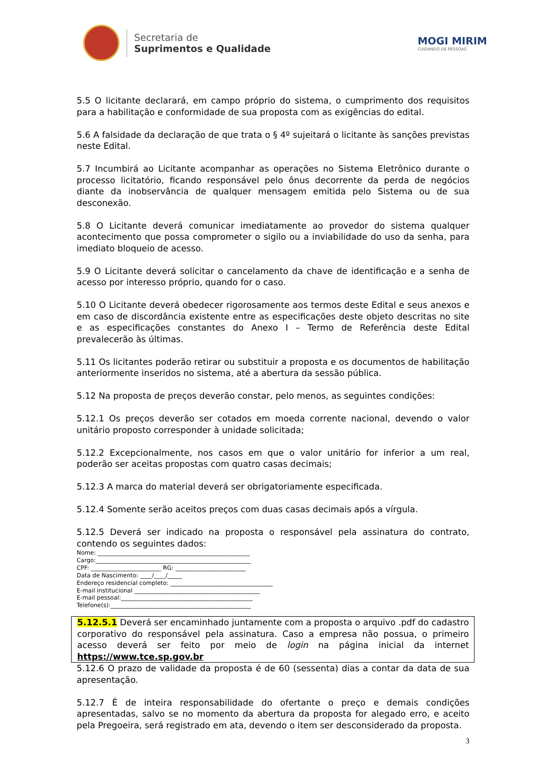Secretaria de
Suprimentos e Qualidade
MOGI MIRIM
CUIDANDO DE PESSOAS
5.5 O licitante declarará, em campo próprio do sistema, o cumprimento dos requisitos para a habilitação e conformidade de sua proposta com as exigências do edital.
5.6 A falsidade da declaração de que trata o § 4º sujeitará o licitante às sanções previstas neste Edital.
5.7 Incumbirá ao Licitante acompanhar as operações no Sistema Eletrônico durante o processo licitatório, ficando responsável pelo ônus decorrente da perda de negócios diante da inobservância de qualquer mensagem emitida pelo Sistema ou de sua desconexão.
5.8 O Licitante deverá comunicar imediatamente ao provedor do sistema qualquer acontecimento que possa comprometer o sigilo ou a inviabilidade do uso da senha, para imediato bloqueio de acesso.
5.9 O Licitante deverá solicitar o cancelamento da chave de identificação e a senha de acesso por interesso próprio, quando for o caso.
5.10 O Licitante deverá obedecer rigorosamente aos termos deste Edital e seus anexos e em caso de discordância existente entre as especificações deste objeto descritas no site e as especificações constantes do Anexo I – Termo de Referência deste Edital prevalecerão às últimas.
5.11 Os licitantes poderão retirar ou substituir a proposta e os documentos de habilitação anteriormente inseridos no sistema, até a abertura da sessão pública.
5.12 Na proposta de preços deverão constar, pelo menos, as seguintes condições:
5.12.1 Os preços deverão ser cotados em moeda corrente nacional, devendo o valor unitário proposto corresponder à unidade solicitada;
5.12.2 Excepcionalmente, nos casos em que o valor unitário for inferior a um real, poderão ser aceitas propostas com quatro casas decimais;
5.12.3 A marca do material deverá ser obrigatoriamente especificada.
5.12.4 Somente serão aceitos preços com duas casas decimais após a vírgula.
5.12.5 Deverá ser indicado na proposta o responsável pela assinatura do contrato, contendo os seguintes dados:
Nome: ____________________________________________________
Cargo:_____________________________________________________
CPF: ________________________ RG: ________________________
Data de Nascimento: ____/____/_____
Endereço residencial completo: ___________________________________
E-mail institucional ___________________________________________
E-mail pessoal:_____________________________________________
Telefone(s):________________________________________________
5.12.5.1 Deverá ser encaminhado juntamente com a proposta o arquivo .pdf do cadastro corporativo do responsável pela assinatura. Caso a empresa não possua, o primeiro acesso deverá ser feito por meio de login na página inicial da internet https://www.tce.sp.gov.br
5.12.6 O prazo de validade da proposta é de 60 (sessenta) dias a contar da data de sua apresentação.
5.12.7 É de inteira responsabilidade do ofertante o preço e demais condições apresentadas, salvo se no momento da abertura da proposta for alegado erro, e aceito pela Pregoeira, será registrado em ata, devendo o item ser desconsiderado da proposta.
3